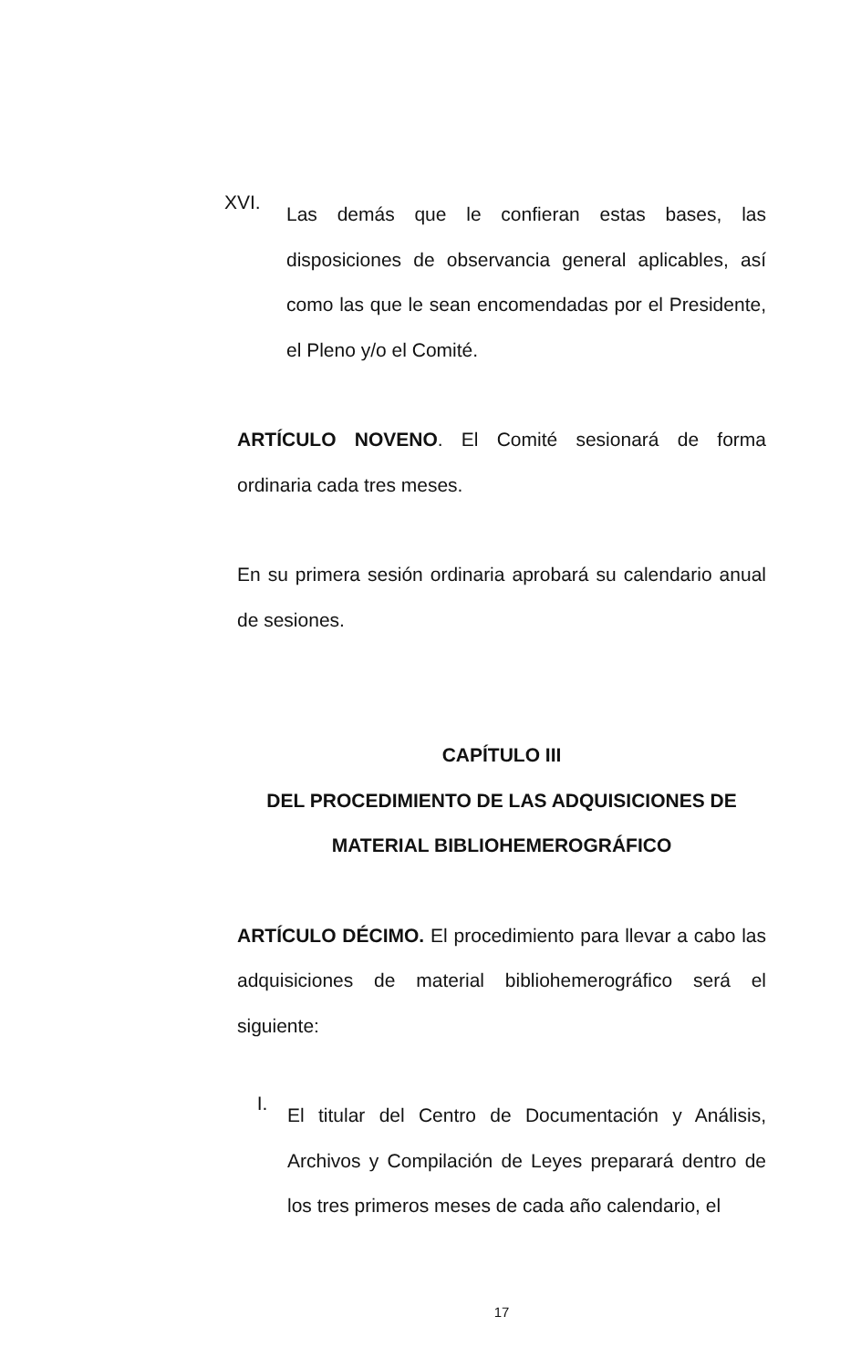XVI.
Las demás que le confieran estas bases, las disposiciones de observancia general aplicables, así como las que le sean encomendadas por el Presidente, el Pleno y/o el Comité.
ARTÍCULO NOVENO. El Comité sesionará de forma ordinaria cada tres meses.
En su primera sesión ordinaria aprobará su calendario anual de sesiones.
CAPÍTULO III
DEL PROCEDIMIENTO DE LAS ADQUISICIONES DE
MATERIAL BIBLIOHEMEROGRÁFICO
ARTÍCULO DÉCIMO. El procedimiento para llevar a cabo las adquisiciones de material bibliohemerográfico será el siguiente:
I.
El titular del Centro de Documentación y Análisis, Archivos y Compilación de Leyes preparará dentro de los tres primeros meses de cada año calendario, el
17